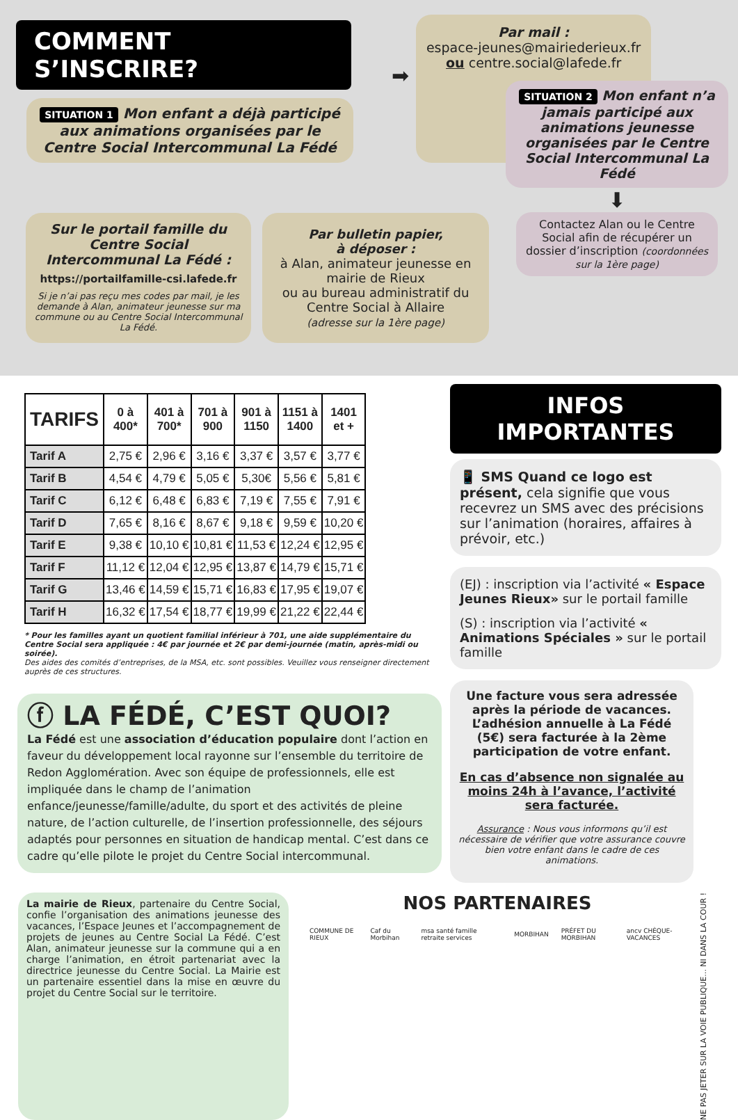COMMENT S’INSCRIRE?
SITUATION 1 Mon enfant a déjà participé aux animations organisées par le Centre Social Intercommunal La Fédé
➡
Par mail :
espace-jeunes@mairiederieux.fr
ou centre.social@lafede.fr
Sur le portail famille du Centre Social Intercommunal La Fédé :
https://portailfamille-csi.lafede.fr
Si je n’ai pas reçu mes codes par mail, je les demande à Alan, animateur jeunesse sur ma commune ou au Centre Social Intercommunal La Fédé.
Par bulletin papier,
à déposer :
à Alan, animateur jeunesse en mairie de Rieux
ou au bureau administratif du Centre Social à Allaire
(adresse sur la 1ère page)
SITUATION 2 Mon enfant n’a jamais participé aux animations jeunesse organisées par le Centre Social Intercommunal La Fédé
⬇
Contactez Alan ou le Centre Social afin de récupérer un dossier d’inscription (coordonnées sur la 1ère page)
| TARIFS | 0 à 400* | 401 à 700* | 701 à 900 | 901 à 1150 | 1151 à 1400 | 1401 et + |
| --- | --- | --- | --- | --- | --- | --- |
| Tarif A | 2,75 € | 2,96 € | 3,16 € | 3,37 € | 3,57 € | 3,77 € |
| Tarif B | 4,54 € | 4,79 € | 5,05 € | 5,30€ | 5,56 € | 5,81 € |
| Tarif C | 6,12 € | 6,48 € | 6,83 € | 7,19 € | 7,55 € | 7,91 € |
| Tarif D | 7,65 € | 8,16 € | 8,67 € | 9,18 € | 9,59 € | 10,20 € |
| Tarif E | 9,38 € | 10,10 € | 10,81 € | 11,53 € | 12,24 € | 12,95 € |
| Tarif F | 11,12 € | 12,04 € | 12,95 € | 13,87 € | 14,79 € | 15,71 € |
| Tarif G | 13,46 € | 14,59 € | 15,71 € | 16,83 € | 17,95 € | 19,07 € |
| Tarif H | 16,32 € | 17,54 € | 18,77 € | 19,99 € | 21,22 € | 22,44 € |
* Pour les familles ayant un quotient familial inférieur à 701, une aide supplémentaire du Centre Social sera appliquée : 4€ par journée et 2€ par demi-journée (matin, après-midi ou soirée).
Des aides des comités d’entreprises, de la MSA, etc. sont possibles. Veuillez vous renseigner directement auprès de ces structures.
ⓕ LA FÉDÉ, C’EST QUOI?
La Fédé est une association d’éducation populaire dont l’action en faveur du développement local rayonne sur l’ensemble du territoire de Redon Agglomération. Avec son équipe de professionnels, elle est impliquée dans le champ de l’animation enfance/jeunesse/famille/adulte, du sport et des activités de pleine nature, de l’action culturelle, de l’insertion professionnelle, des séjours adaptés pour personnes en situation de handicap mental. C’est dans ce cadre qu’elle pilote le projet du Centre Social intercommunal.
INFOS IMPORTANTES
📱 SMS Quand ce logo est présent, cela signifie que vous recevrez un SMS avec des précisions sur l’animation (horaires, affaires à prévoir, etc.)
(EJ) : inscription via l’activité « Espace Jeunes Rieux» sur le portail famille
(S) : inscription via l’activité « Animations Spéciales » sur le portail famille
Une facture vous sera adressée après la période de vacances. L’adhésion annuelle à La Fédé (5€) sera facturée à la 2ème participation de votre enfant.
En cas d’absence non signalée au moins 24h à l’avance, l’activité sera facturée.
Assurance : Nous vous informons qu’il est nécessaire de vérifier que votre assurance couvre bien votre enfant dans le cadre de ces animations.
La mairie de Rieux, partenaire du Centre Social, confie l’organisation des animations jeunesse des vacances, l’Espace Jeunes et l’accompagnement de projets de jeunes au Centre Social La Fédé. C’est Alan, animateur jeunesse sur la commune qui a en charge l’animation, en étroit partenariat avec la directrice jeunesse du Centre Social. La Mairie est un partenaire essentiel dans la mise en œuvre du projet du Centre Social sur le territoire.
NOS PARTENAIRES
COMMUNE DE RIEUX Caf du Morbihan msa santé famille retraite services MORBIHAN PRÉFET DU MORBIHAN ancv CHÈQUE-VACANCES
NE PAS JETER SUR LA VOIE PUBLIQUE... NI DANS LA COUR !